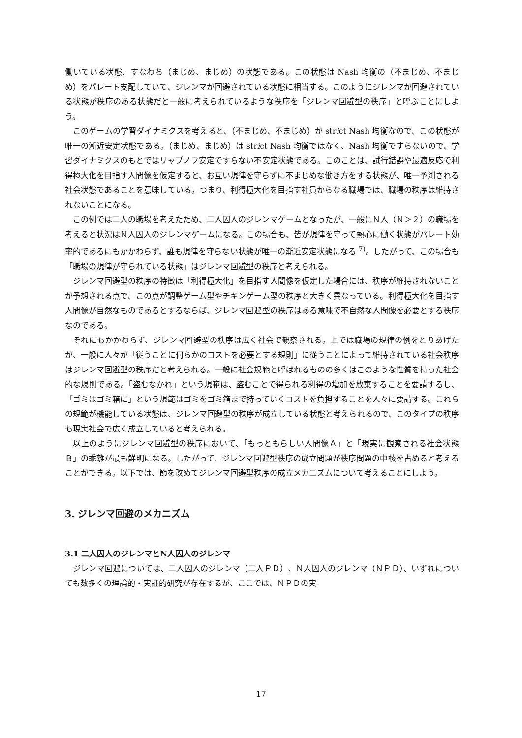働いている状態、すなわち（まじめ、まじめ）の状態である。この状態は Nash 均衡の（不まじめ、不まじめ）をパレート支配していて、ジレンマが回避されている状態に相当する。このようにジレンマが回避されている状態が秩序のある状態だと一般に考えられているような秩序を「ジレンマ回避型の秩序」と呼ぶことにしよう。
このゲームの学習ダイナミクスを考えると、（不まじめ、不まじめ）が strict Nash 均衡なので、この状態が唯一の漸近安定状態である。（まじめ、まじめ）は strict Nash 均衡ではなく、Nash 均衡ですらないので、学習ダイナミクスのもとではリャプノフ安定ですらない不安定状態である。このことは、試行錯誤や最適反応で利得極大化を目指す人間像を仮定すると、お互い規律を守らずに不まじめな働き方をする状態が、唯一予測される社会状態であることを意味している。つまり、利得極大化を目指す社員からなる職場では、職場の秩序は維持されないことになる。
この例では二人の職場を考えたため、二人囚人のジレンマゲームとなったが、一般にＮ人（Ｎ＞２）の職場を考えると状況はＮ人囚人のジレンマゲームになる。この場合も、皆が規律を守って熱心に働く状態がパレート効率的であるにもかかわらず、誰も規律を守らない状態が唯一の漸近安定状態になる <sup>7)</sup>。したがって、この場合も「職場の規律が守られている状態」はジレンマ回避型の秩序と考えられる。
ジレンマ回避型の秩序の特徴は「利得極大化」を目指す人間像を仮定した場合には、秩序が維持されないことが予想される点で、この点が調整ゲーム型やチキンゲーム型の秩序と大きく異なっている。利得極大化を目指す人間像が自然なものであるとするならば、ジレンマ回避型の秩序はある意味で不自然な人間像を必要とする秩序なのである。
それにもかかわらず、ジレンマ回避型の秩序は広く社会で観察される。上では職場の規律の例をとりあげたが、一般に人々が「従うことに何らかのコストを必要とする規則」に従うことによって維持されている社会秩序はジレンマ回避型の秩序だと考えられる。一般に社会規範と呼ばれるものの多くはこのような性質を持った社会的な規則である。「盗むなかれ」という規範は、盗むことで得られる利得の増加を放棄することを要請するし、「ゴミはゴミ箱に」という規範はゴミをゴミ箱まで持っていくコストを負担することを人々に要請する。これらの規範が機能している状態は、ジレンマ回避型の秩序が成立している状態と考えられるので、このタイプの秩序も現実社会で広く成立していると考えられる。
以上のようにジレンマ回避型の秩序において、「もっともらしい人間像Ａ」と「現実に観察される社会状態Ｂ」の乖離が最も鮮明になる。したがって、ジレンマ回避型秩序の成立問題が秩序問題の中核を占めると考えることができる。以下では、節を改めてジレンマ回避型秩序の成立メカニズムについて考えることにしよう。
3. ジレンマ回避のメカニズム
3.1 二人囚人のジレンマとN人囚人のジレンマ
ジレンマ回避については、二人囚人のジレンマ（二人ＰＤ）、Ｎ人囚人のジレンマ（ＮＰＤ）、いずれについても数多くの理論的・実証的研究が存在するが、ここでは、ＮＰＤの実
17